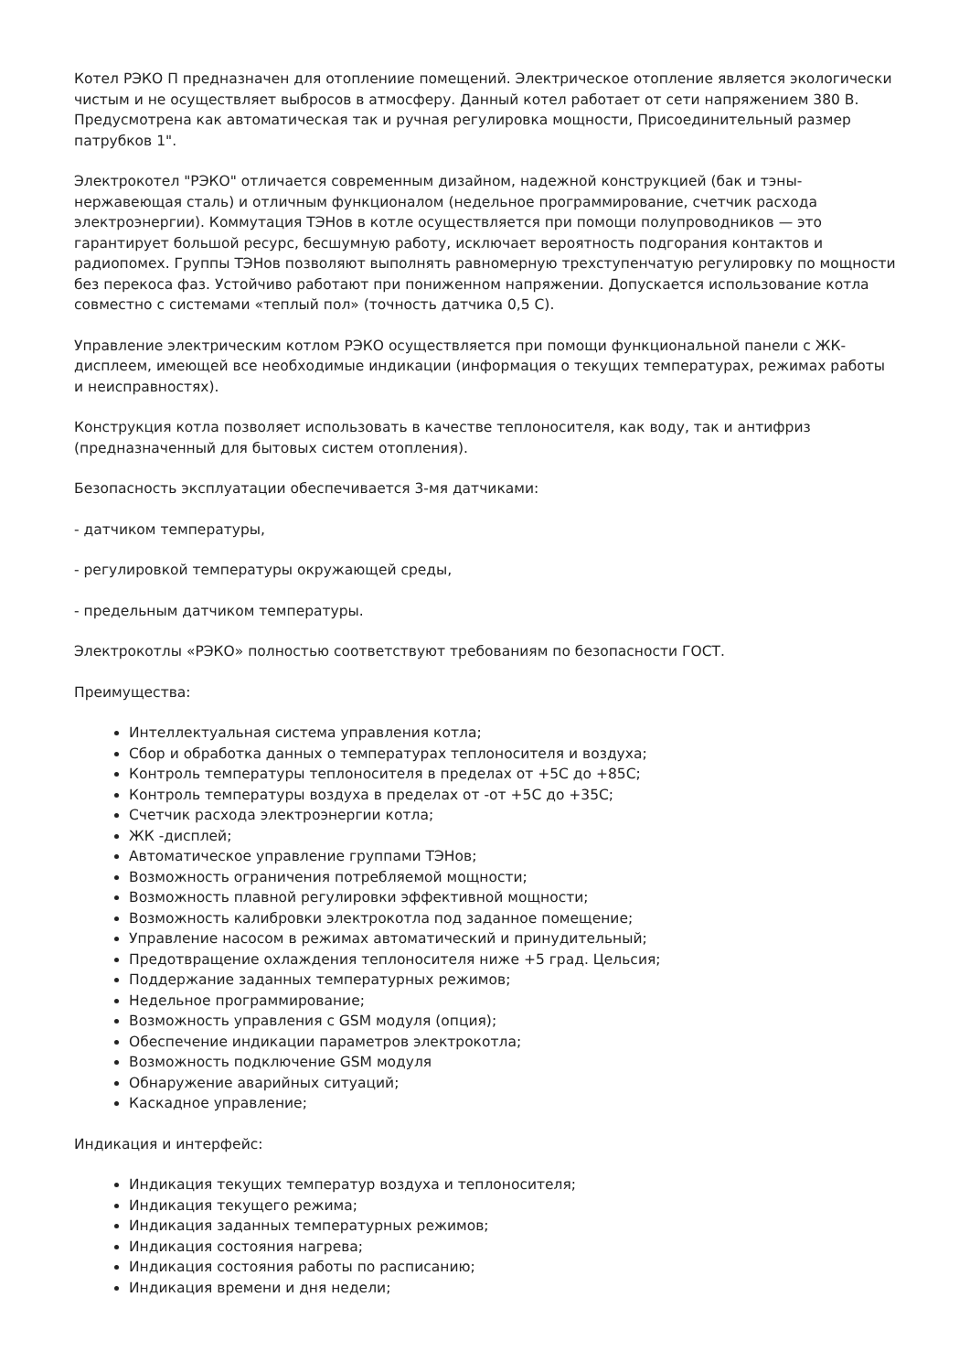Котел РЭКО П предназначен для отоплениие помещений. Электрическое отопление является экологически чистым и не осуществляет выбросов в атмосферу. Данный котел работает от сети напряжением 380 В. Предусмотрена как автоматическая так и ручная регулировка мощности, Присоединительный размер патрубков 1".
Электрокотел "РЭКО" отличается современным дизайном, надежной конструкцией (бак и тэны-нержавеющая сталь) и отличным функционалом (недельное программирование, счетчик расхода электроэнергии). Коммутация ТЭНов в котле осуществляется при помощи полупроводников — это гарантирует большой ресурс, бесшумную работу, исключает вероятность подгорания контактов и радиопомех. Группы ТЭНов позволяют выполнять равномерную трехступенчатую регулировку по мощности без перекоса фаз. Устойчиво работают при пониженном напряжении. Допускается использование котла совместно с системами «теплый пол» (точность датчика 0,5 С).
Управление электрическим котлом РЭКО осуществляется при помощи функциональной панели с ЖК-дисплеем, имеющей все необходимые индикации (информация о текущих температурах, режимах работы и неисправностях).
Конструкция котла позволяет использовать в качестве теплоносителя, как воду, так и антифриз (предназначенный для бытовых систем отопления).
Безопасность эксплуатации обеспечивается 3-мя датчиками:
- датчиком температуры,
- регулировкой температуры окружающей среды,
- предельным датчиком температуры.
Электрокотлы «РЭКО» полностью соответствуют требованиям по безопасности ГОСТ.
Преимущества:
Интеллектуальная система управления котла;
Сбор и обработка данных о температурах теплоносителя и воздуха;
Контроль температуры теплоносителя в пределах от +5С до +85С;
Контроль температуры воздуха в пределах от -от +5С до +35С;
Счетчик расхода электроэнергии котла;
ЖК -дисплей;
Автоматическое управление группами ТЭНов;
Возможность ограничения потребляемой мощности;
Возможность плавной регулировки эффективной мощности;
Возможность калибровки электрокотла под заданное помещение;
Управление насосом в режимах автоматический и принудительный;
Предотвращение охлаждения теплоносителя ниже +5 град. Цельсия;
Поддержание заданных температурных режимов;
Недельное программирование;
Возможность управления с GSM модуля (опция);
Обеспечение индикации параметров электрокотла;
Возможность подключение GSM модуля
Обнаружение аварийных ситуаций;
Каскадное управление;
Индикация и интерфейс:
Индикация текущих температур воздуха и теплоносителя;
Индикация текущего режима;
Индикация заданных температурных режимов;
Индикация состояния нагрева;
Индикация состояния работы по расписанию;
Индикация времени и дня недели;